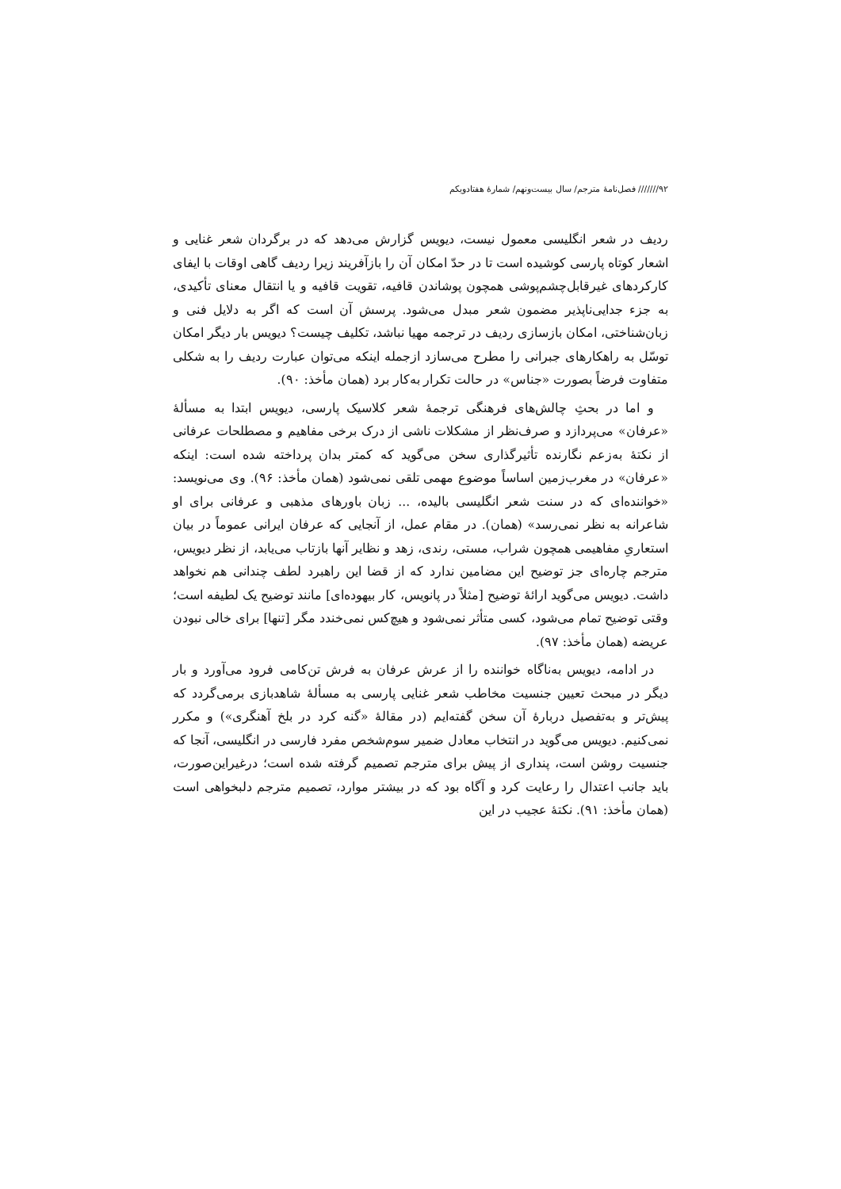۹۲/////// فصل‌نامهٔ مترجم/ سال بیست‌ونهم/ شمارهٔ هفتادویکم
ردیف در شعر انگلیسی معمول نیست، دیویس گزارش می‌دهد که در برگردان شعر غنایی و اشعار کوتاه پارسی کوشیده است تا در حدّ امکان آن را بازآفریند زیرا ردیف گاهی اوقات با ایفای کارکردهای غیرقابل‌چشم‌پوشی همچون پوشاندن قافیه، تقویت قافیه و یا انتقال معنای تأکیدی، به جزء جدایی‌ناپذیر مضمون شعر مبدل می‌شود. پرسش آن است که اگر به دلایل فنی و زبان‌شناختی، امکان بازسازی ردیف در ترجمه مهیا نباشد، تکلیف چیست؟ دیویس بار دیگر امکان توسّل به راهکارهای جبرانی را مطرح می‌سازد ازجمله اینکه می‌توان عبارت ردیف را به شکلی متفاوت فرضاً بصورت «جناس» در حالت تکرار به‌کار برد (همان مأخذ: ۹۰).
و اما در بحثِ چالش‌های فرهنگی ترجمهٔ شعر کلاسیک پارسی، دیویس ابتدا به مسألهٔ «عرفان» می‌پردازد و صرف‌نظر از مشکلات ناشی از درک برخی مفاهیم و مصطلحات عرفانی از نکتهٔ به‌زعم نگارنده تأثیرگذاری سخن می‌گوید که کمتر بدان پرداخته شده است: اینکه «عرفان» در مغرب‌زمین اساساً موضوع مهمی تلقی نمی‌شود (همان مأخذ: ۹۶). وی می‌نویسد: «خواننده‌ای که در سنت شعر انگلیسی بالیده، ... زبان باورهای مذهبی و عرفانی برای او شاعرانه به نظر نمی‌رسد» (همان). در مقام عمل، از آنجایی که عرفان ایرانی عموماً در بیان استعاریِ مفاهیمی همچون شراب، مستی، رندی، زهد و نظایر آنها بازتاب می‌یابد، از نظر دیویس، مترجم چاره‌ای جز توضیح این مضامین ندارد که از قضا این راهبرد لطف چندانی هم نخواهد داشت. دیویس می‌گوید ارائهٔ توضیح [مثلاً در پانویس، کار بیهوده‌ای] مانند توضیح یک لطیفه است؛ وقتی توضیح تمام می‌شود، کسی متأثر نمی‌شود و هیچ‌کس نمی‌خندد مگر [تنها] برای خالی نبودن عریضه (همان مأخذ: ۹۷).
در ادامه، دیویس به‌ناگاه خواننده را از عرش عرفان به فرش تن‌کامی فرود می‌آورد و بار دیگر در مبحث تعیین جنسیت مخاطب شعر غنایی پارسی به مسألهٔ شاهدبازی برمی‌گردد که پیش‌تر و به‌تفصیل دربارهٔ آن سخن گفته‌ایم (در مقالهٔ «گنه کرد در بلخ آهنگری») و مکرر نمی‌کنیم. دیویس می‌گوید در انتخاب معادل ضمیر سوم‌شخص مفرد فارسی در انگلیسی، آنجا که جنسیت روشن است، پنداری از پیش برای مترجم تصمیم گرفته شده است؛ درغیراین‌صورت، باید جانب اعتدال را رعایت کرد و آگاه بود که در بیشتر موارد، تصمیم مترجم دلبخواهی است (همان مأخذ: ۹۱). نکتهٔ عجیب در این